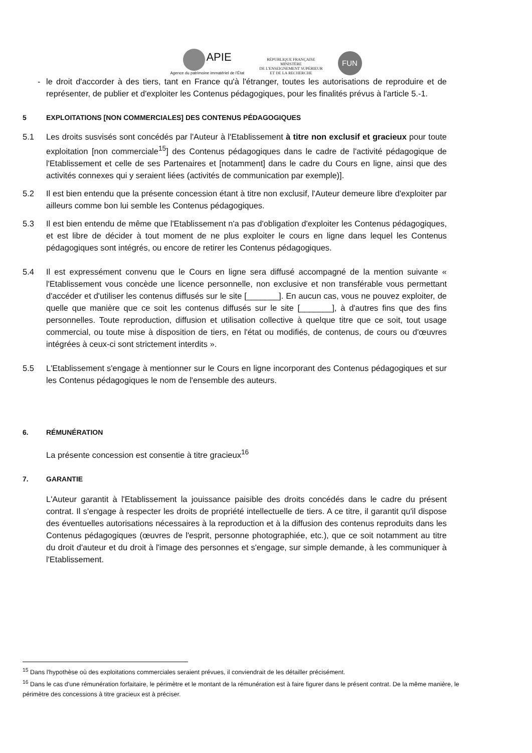APIE
Agence du patrimoine immatériel de l'État
RÉPUBLIQUE FRANÇAISE
MINISTÈRE
DE L'ENSEIGNEMENT SUPÉRIEUR
ET DE LA RECHERCHE
FUN
- le droit d'accorder à des tiers, tant en France qu'à l'étranger, toutes les autorisations de reproduire et de représenter, de publier et d'exploiter les Contenus pédagogiques, pour les finalités prévus à l'article 5.-1.
5 EXPLOITATIONS [NON COMMERCIALES] DES CONTENUS PÉDAGOGIQUES
5.1 Les droits susvisés sont concédés par l'Auteur à l'Etablissement à titre non exclusif et gracieux pour toute exploitation [non commerciale<sup>15</sup>] des Contenus pédagogiques dans le cadre de l'activité pédagogique de l'Etablissement et celle de ses Partenaires et [notamment] dans le cadre du Cours en ligne, ainsi que des activités connexes qui y seraient liées (activités de communication par exemple)].
5.2 Il est bien entendu que la présente concession étant à titre non exclusif, l'Auteur demeure libre d'exploiter par ailleurs comme bon lui semble les Contenus pédagogiques.
5.3 Il est bien entendu de même que l'Etablissement n'a pas d'obligation d'exploiter les Contenus pédagogiques, et est libre de décider à tout moment de ne plus exploiter le cours en ligne dans lequel les Contenus pédagogiques sont intégrés, ou encore de retirer les Contenus pédagogiques.
5.4 Il est expressément convenu que le Cours en ligne sera diffusé accompagné de la mention suivante « l'Etablissement vous concède une licence personnelle, non exclusive et non transférable vous permettant d'accéder et d'utiliser les contenus diffusés sur le site [_______]. En aucun cas, vous ne pouvez exploiter, de quelle que manière que ce soit les contenus diffusés sur le site [_______], à d'autres fins que des fins personnelles. Toute reproduction, diffusion et utilisation collective à quelque titre que ce soit, tout usage commercial, ou toute mise à disposition de tiers, en l'état ou modifiés, de contenus, de cours ou d'œuvres intégrées à ceux-ci sont strictement interdits ».
5.5 L'Etablissement s'engage à mentionner sur le Cours en ligne incorporant des Contenus pédagogiques et sur les Contenus pédagogiques le nom de l'ensemble des auteurs.
6. RÉMUNÉRATION
La présente concession est consentie à titre gracieux<sup>16</sup>
7. GARANTIE
L'Auteur garantit à l'Etablissement la jouissance paisible des droits concédés dans le cadre du présent contrat. Il s'engage à respecter les droits de propriété intellectuelle de tiers. A ce titre, il garantit qu'il dispose des éventuelles autorisations nécessaires à la reproduction et à la diffusion des contenus reproduits dans les Contenus pédagogiques (œuvres de l'esprit, personne photographiée, etc.), que ce soit notamment au titre du droit d'auteur et du droit à l'image des personnes et s'engage, sur simple demande, à les communiquer à l'Etablissement.
<sup>15</sup> Dans l'hypothèse où des exploitations commerciales seraient prévues, il conviendrait de les détailler précisément.
<sup>16</sup> Dans le cas d'une rémunération forfaitaire, le périmètre et le montant de la rémunération est à faire figurer dans le présent contrat. De la même manière, le périmètre des concessions à titre gracieux est à préciser.